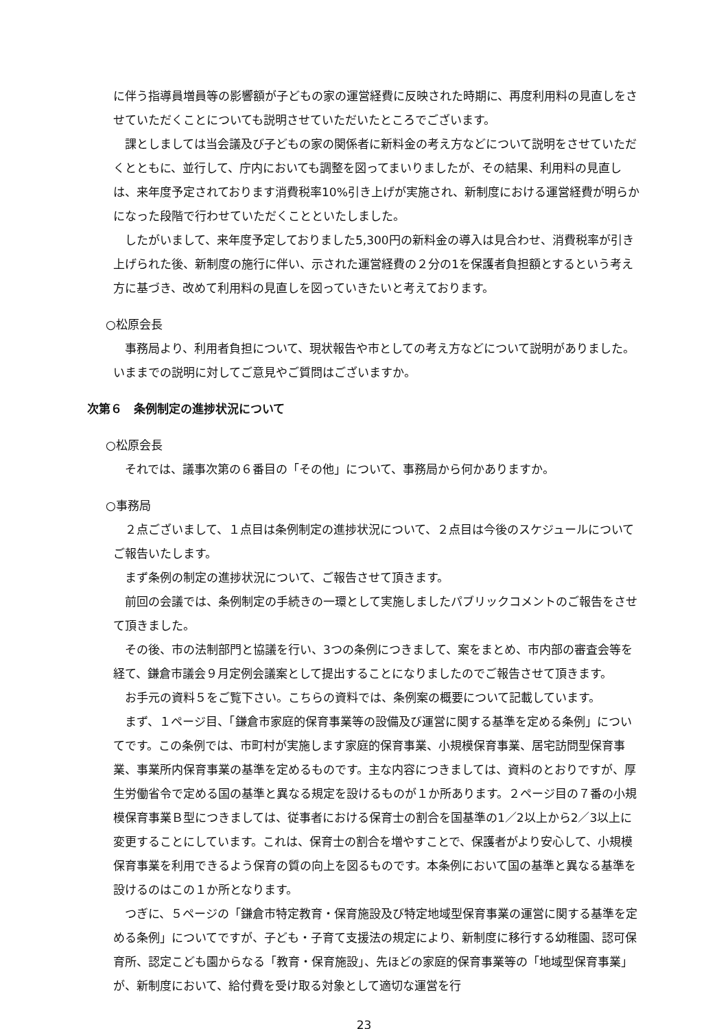に伴う指導員増員等の影響額が子どもの家の運営経費に反映された時期に、再度利用料の見直しをさせていただくことについても説明させていただいたところでございます。
　課としましては当会議及び子どもの家の関係者に新料金の考え方などについて説明をさせていただくとともに、並行して、庁内においても調整を図ってまいりましたが、その結果、利用料の見直しは、来年度予定されております消費税率10%引き上げが実施され、新制度における運営経費が明らかになった段階で行わせていただくことといたしました。
　したがいまして、来年度予定しておりました5,300円の新料金の導入は見合わせ、消費税率が引き上げられた後、新制度の施行に伴い、示された運営経費の２分の1を保護者負担額とするという考え方に基づき、改めて利用料の見直しを図っていきたいと考えております。
○松原会長
　事務局より、利用者負担について、現状報告や市としての考え方などについて説明がありました。いままでの説明に対してご意見やご質問はございますか。
次第６　条例制定の進捗状況について
○松原会長
　それでは、議事次第の６番目の「その他」について、事務局から何かありますか。
○事務局
　２点ございまして、１点目は条例制定の進捗状況について、２点目は今後のスケジュールについてご報告いたします。
　まず条例の制定の進捗状況について、ご報告させて頂きます。
　前回の会議では、条例制定の手続きの一環として実施しましたパブリックコメントのご報告をさせて頂きました。
　その後、市の法制部門と協議を行い、3つの条例につきまして、案をまとめ、市内部の審査会等を経て、鎌倉市議会９月定例会議案として提出することになりましたのでご報告させて頂きます。
　お手元の資料５をご覧下さい。こちらの資料では、条例案の概要について記載しています。
　まず、１ページ目、「鎌倉市家庭的保育事業等の設備及び運営に関する基準を定める条例」についてです。この条例では、市町村が実施します家庭的保育事業、小規模保育事業、居宅訪問型保育事業、事業所内保育事業の基準を定めるものです。主な内容につきましては、資料のとおりですが、厚生労働省令で定める国の基準と異なる規定を設けるものが１か所あります。２ページ目の７番の小規模保育事業Ｂ型につきましては、従事者における保育士の割合を国基準の1／2以上から2／3以上に変更することにしています。これは、保育士の割合を増やすことで、保護者がより安心して、小規模保育事業を利用できるよう保育の質の向上を図るものです。本条例において国の基準と異なる基準を設けるのはこの１か所となります。
　つぎに、５ページの「鎌倉市特定教育・保育施設及び特定地域型保育事業の運営に関する基準を定める条例」についてですが、子ども・子育て支援法の規定により、新制度に移行する幼稚園、認可保育所、認定こども園からなる「教育・保育施設」、先ほどの家庭的保育事業等の「地域型保育事業」が、新制度において、給付費を受け取る対象として適切な運営を行
23